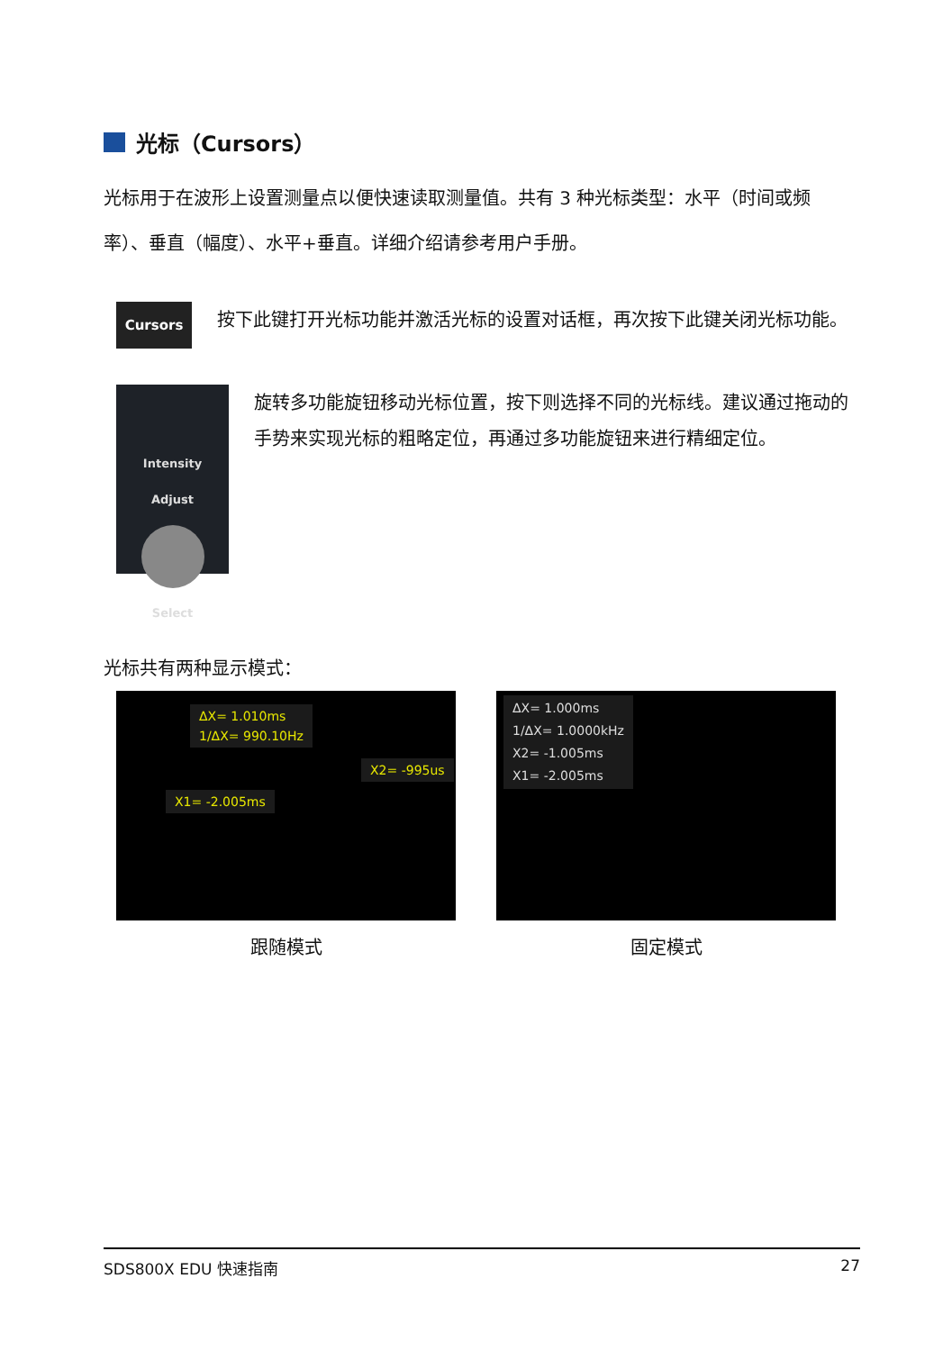光标（Cursors）
光标用于在波形上设置测量点以便快速读取测量值。共有 3 种光标类型：水平（时间或频率）、垂直（幅度）、水平+垂直。详细介绍请参考用户手册。
Cursors
按下此键打开光标功能并激活光标的设置对话框，再次按下此键关闭光标功能。
Intensity
Adjust
Select
旋转多功能旋钮移动光标位置，按下则选择不同的光标线。建议通过拖动的手势来实现光标的粗略定位，再通过多功能旋钮来进行精细定位。
光标共有两种显示模式：
ΔX= 1.010ms
1/ΔX= 990.10Hz
X2= -995us
X1= -2.005ms
跟随模式
ΔX= 1.000ms
1/ΔX= 1.0000kHz
X2= -1.005ms
X1= -2.005ms
固定模式
SDS800X EDU 快速指南 27